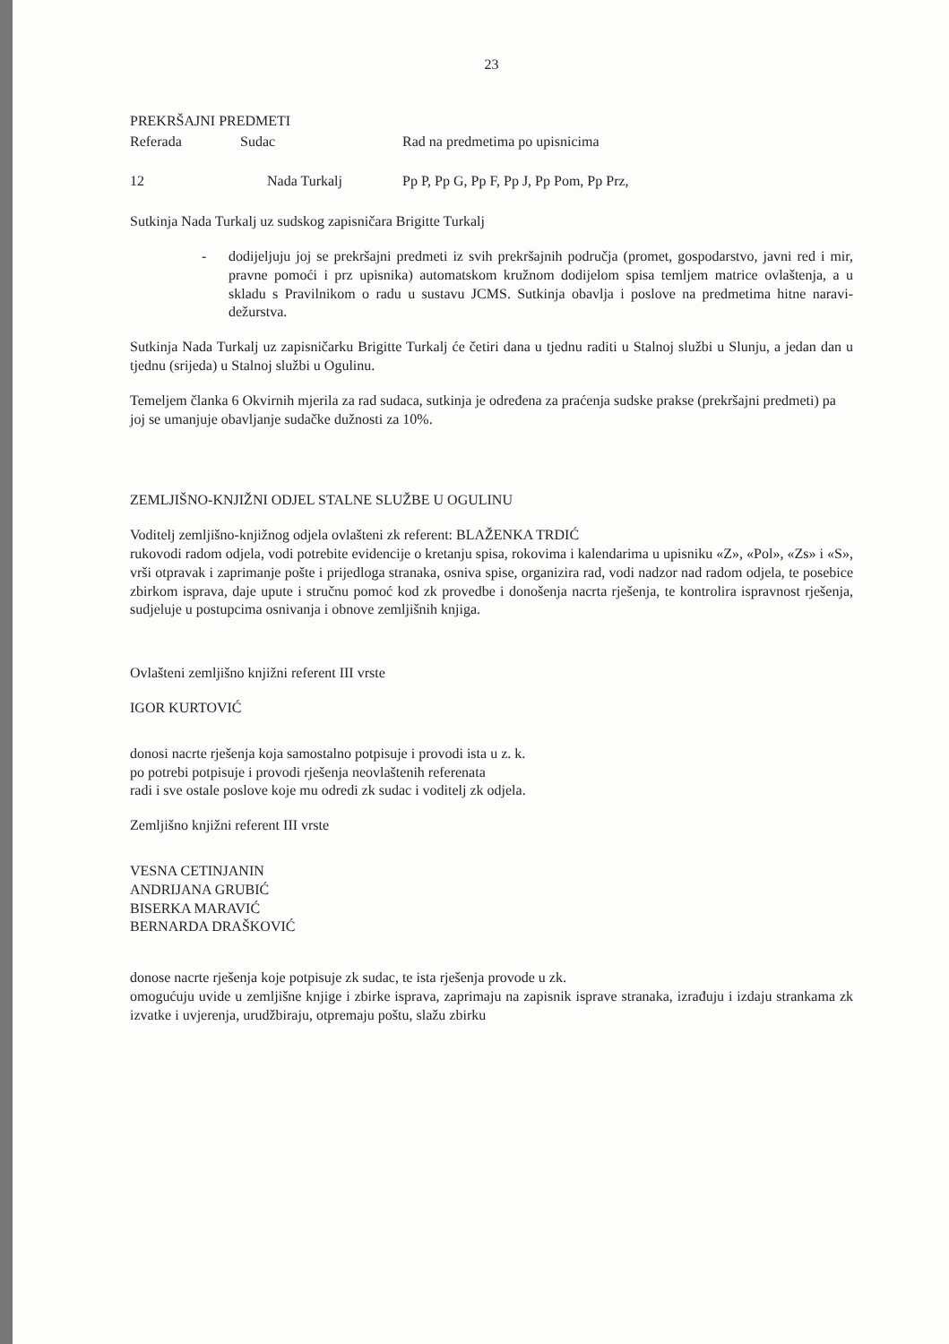23
PREKRŠAJNI PREDMETI
| Referada | Sudac | Rad na predmetima po upisnicima |
| 12 | Nada Turkalj | Pp P, Pp G, Pp F, Pp J, Pp Pom, Pp Prz, |
Sutkinja Nada Turkalj uz sudskog zapisničara Brigitte Turkalj
- dodijeljuju joj se prekršajni predmeti iz svih prekršajnih područja (promet, gospodarstvo, javni red i mir, pravne pomoći i prz upisnika) automatskom kružnom dodijelom spisa temljem matrice ovlaštenja, a u skladu s Pravilnikom o radu u sustavu JCMS. Sutkinja obavlja i poslove na predmetima hitne naravi-dežurstva.
Sutkinja Nada Turkalj uz zapisničarku Brigitte Turkalj će četiri dana u tjednu raditi u Stalnoj službi u Slunju, a jedan dan u tjednu (srijeda) u Stalnoj službi u Ogulinu.
Temeljem članka 6 Okvirnih mjerila za rad sudaca, sutkinja je određena za praćenja sudske prakse (prekršajni predmeti) pa joj se umanjuje obavljanje sudačke dužnosti za 10%.
ZEMLJIŠNO-KNJIŽNI ODJEL STALNE SLUŽBE U OGULINU
Voditelj zemljišno-knjižnog odjela ovlašteni zk referent: BLAŽENKA TRDIĆ
rukovodi radom odjela, vodi potrebite evidencije o kretanju spisa, rokovima i kalendarima u upisniku «Z», «Pol», «Zs» i «S», vrši otpravak i zaprimanje pošte i prijedloga stranaka, osniva spise, organizira rad, vodi nadzor nad radom odjela, te posebice zbirkom isprava, daje upute i stručnu pomoć kod zk provedbe i donošenja nacrta rješenja, te kontrolira ispravnost rješenja, sudjeluje u postupcima osnivanja i obnove zemljišnih knjiga.
Ovlašteni zemljišno knjižni referent III vrste
IGOR KURTOVIĆ
donosi nacrte rješenja koja samostalno potpisuje i provodi ista u z. k.
po potrebi potpisuje i provodi rješenja neovlaštenih referenata
radi i sve ostale poslove koje mu odredi zk sudac i voditelj zk odjela.
Zemljišno knjižni referent III vrste
VESNA CETINJANIN
ANDRIJANA GRUBIĆ
BISERKA MARAVIĆ
BERNARDA DRAŠKOVIĆ
donose nacrte rješenja koje potpisuje zk sudac, te ista rješenja provode u zk.
omogućuju uvide u zemljišne knjige i zbirke isprava, zaprimaju na zapisnik isprave stranaka, izrađuju i izdaju strankama zk izvatke i uvjerenja, urudžbiraju, otpremaju poštu, slažu zbirku